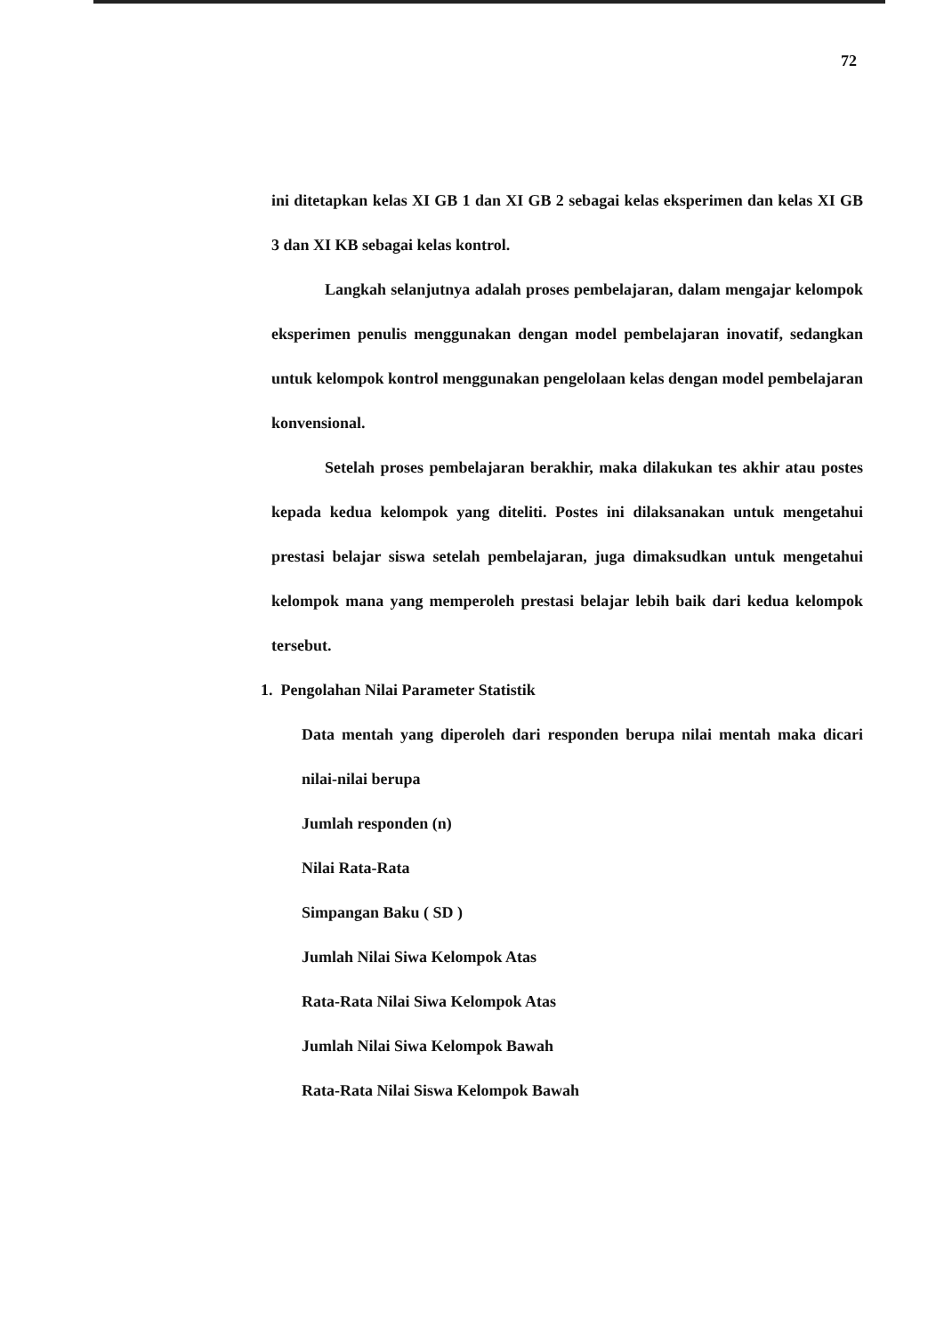72
ini ditetapkan kelas XI GB 1 dan XI GB 2 sebagai kelas eksperimen dan kelas XI GB 3 dan XI KB sebagai kelas kontrol.
Langkah selanjutnya adalah proses pembelajaran, dalam mengajar kelompok eksperimen penulis menggunakan dengan model pembelajaran inovatif, sedangkan untuk kelompok kontrol menggunakan pengelolaan kelas dengan model pembelajaran konvensional.
Setelah proses pembelajaran berakhir, maka dilakukan tes akhir atau postes kepada kedua kelompok yang diteliti. Postes ini dilaksanakan untuk mengetahui prestasi belajar siswa setelah pembelajaran, juga dimaksudkan untuk mengetahui kelompok mana yang memperoleh prestasi belajar lebih baik dari kedua kelompok tersebut.
1. Pengolahan Nilai Parameter Statistik
Data mentah yang diperoleh dari responden berupa nilai mentah maka dicari nilai-nilai berupa
Jumlah responden (n)
Nilai Rata-Rata
Simpangan Baku ( SD )
Jumlah Nilai Siwa Kelompok Atas
Rata-Rata Nilai Siwa Kelompok Atas
Jumlah Nilai Siwa Kelompok Bawah
Rata-Rata Nilai Siswa Kelompok Bawah